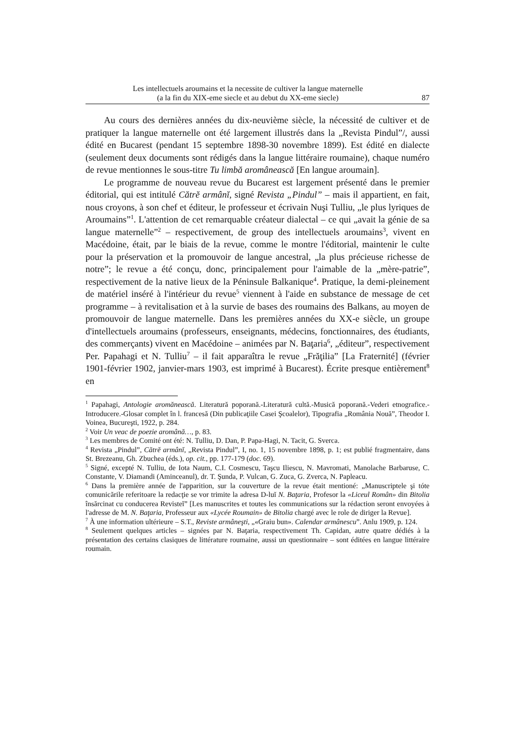Les intellectuels aroumains et la necessite de cultiver la langue maternelle
(a la fin du XIX-eme siecle et au debut du XX-eme siecle)
87
Au cours des dernières années du dix-neuvième siècle, la nécessité de cultiver et de pratiquer la langue maternelle ont été largement illustrés dans la „Revista Pindul”/, aussi édité en Bucarest (pendant 15 septembre 1898-30 novembre 1899). Est édité en dialecte (seulement deux documents sont rédigés dans la langue littéraire roumaine), chaque numéro de revue mentionnes le sous-titre Tu limbă aromânească [En langue aroumain].
Le programme de nouveau revue du Bucarest est largement présenté dans le premier éditorial, qui est intitulé Cătrĕ armânĭ, signé Revista „Pindul” – mais il appartient, en fait, nous croyons, à son chef et éditeur, le professeur et écrivain Nuşi Tulliu, „le plus lyriques de Aroumains”<sup>1</sup>. L'attention de cet remarquable créateur dialectal – ce qui „avait la génie de sa langue maternelle”<sup>2</sup> – respectivement, de group des intellectuels aroumains<sup>3</sup>, vivent en Macédoine, était, par le biais de la revue, comme le montre l'éditorial, maintenir le culte pour la préservation et la promouvoir de langue ancestral, „la plus précieuse richesse de notre”; le revue a été conçu, donc, principalement pour l'aimable de la „mère-patrie”, respectivement de la native lieux de la Péninsule Balkanique<sup>4</sup>. Pratique, la demi-pleinement de matériel inséré à l'intérieur du revue<sup>5</sup> viennent à l'aide en substance de message de cet programme – à revitalisation et à la survie de bases des roumains des Balkans, au moyen de promouvoir de langue maternelle. Dans les premières années du XX-e siècle, un groupe d'intellectuels aroumains (professeurs, enseignants, médecins, fonctionnaires, des étudiants, des commerçants) vivent en Macédoine – animées par N. Baţaria<sup>6</sup>, „éditeur”, respectivement Per. Papahagi et N. Tulliu<sup>7</sup> – il fait apparaîtra le revue „Frăţilia” [La Fraternité] (février 1901-février 1902, janvier-mars 1903, est imprimé à Bucarest). Écrite presque entièrement<sup>8</sup> en
<sup>1</sup> Papahagi, Antologie aromănească. Literatură poporană.-Literatură cultă.-Musică poporană.-Vederi etnografice.-Introducere.-Glosar complet în l. francesă (Din publicaţiile Casei Şcoalelor), Tipografia „România Nouă”, Theodor I. Voinea, Bucureşti, 1922, p. 284.
<sup>2</sup> Voir Un veac de poezie aromână…, p. 83.
<sup>3</sup> Les membres de Comité ont été: N. Tulliu, D. Dan, P. Papa-Hagi, N. Tacit, G. Sverca.
<sup>4</sup> Revista „Pindul”, Cătrĕ armânĭ, „Revista Pindul”, I, no. 1, 15 novembre 1898, p. 1; est publié fragmentaire, dans St. Brezeanu, Gh. Zbuchea (éds.), op. cit., pp. 177-179 (doc. 69).
<sup>5</sup> Signé, excepté N. Tulliu, de Iota Naum, C.I. Cosmescu, Taşcu Iliescu, N. Mavromati, Manolache Barbaruse, C. Constante, V. Diamandi (Aminceanul), dr. T. Şunda, P. Vulcan, G. Zuca, G. Zverca, N. Papleacu.
<sup>6</sup> Dans la première année de l'apparition, sur la couverture de la revue était mentioné: „Manuscriptele şi tóte comunicările referitoare la redacţie se vor trimite la adresa D-luĭ N. Baţaria, Profesor la «Liceul Român» din Bitolia însărcinat cu conducerea Revisteĭ” [Les manuscrites et toutes les communications sur la rédaction seront envoyées à l'adresse de M. N. Baţaria, Professeur aux «Lycée Roumain» de Bitolia chargé avec le role de diriger la Revue].
<sup>7</sup> À une information ultérieure – S.T., Reviste armâneşti, „«Graiu bun». Calendar armânescu”. Anlu 1909, p. 124.
<sup>8</sup> Seulement quelques articles – signées par N. Baţaria, respectivement Th. Capidan, autre quatre dédiés à la présentation des certains clasiques de littérature roumaine, aussi un questionnaire – sont éditées en langue littéraire roumain.